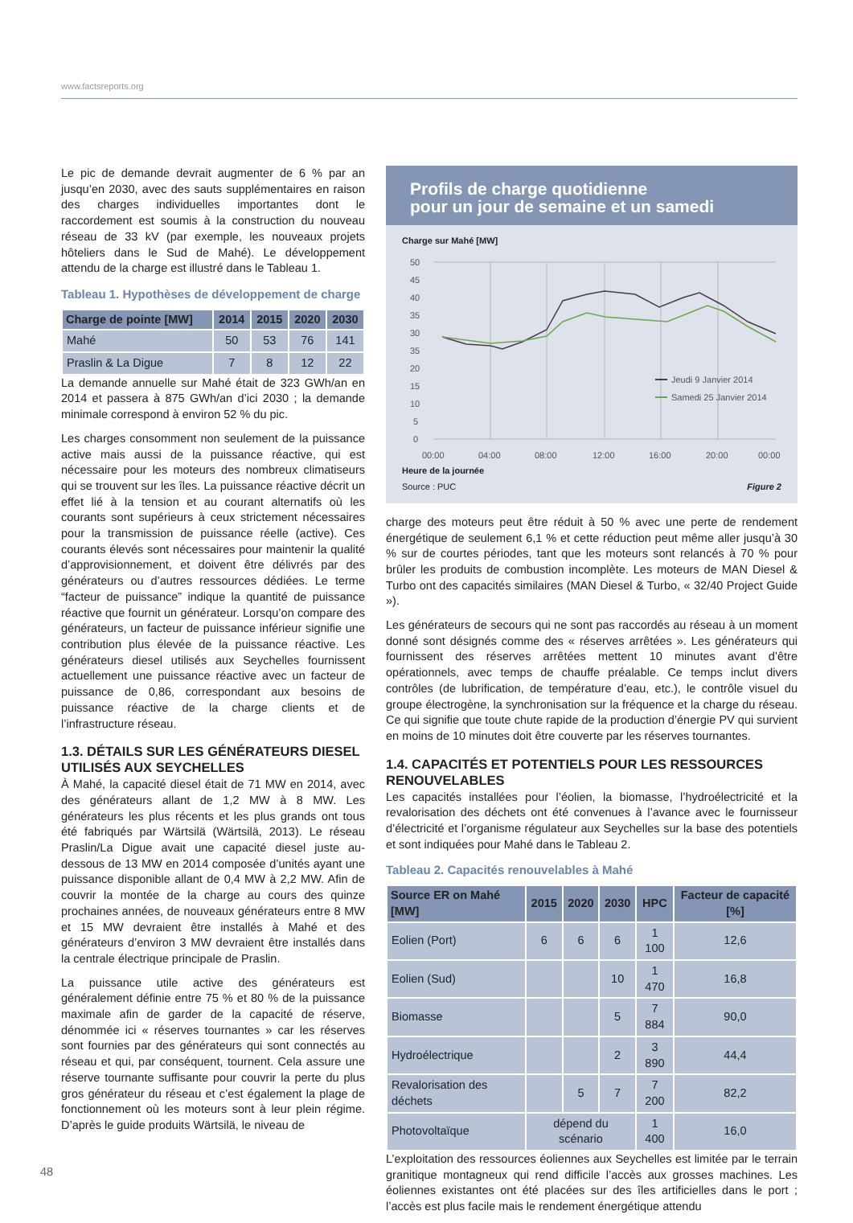www.factsreports.org
Le pic de demande devrait augmenter de 6 % par an jusqu’en 2030, avec des sauts supplémentaires en raison des charges individuelles importantes dont le raccordement est soumis à la construction du nouveau réseau de 33 kV (par exemple, les nouveaux projets hôteliers dans le Sud de Mahé). Le développement attendu de la charge est illustré dans le Tableau 1.
Tableau 1. Hypothèses de développement de charge
| Charge de pointe [MW] | 2014 | 2015 | 2020 | 2030 |
| --- | --- | --- | --- | --- |
| Mahé | 50 | 53 | 76 | 141 |
| Praslin & La Digue | 7 | 8 | 12 | 22 |
La demande annuelle sur Mahé était de 323 GWh/an en 2014 et passera à 875 GWh/an d’ici 2030 ; la demande minimale correspond à environ 52 % du pic.
Les charges consomment non seulement de la puissance active mais aussi de la puissance réactive, qui est nécessaire pour les moteurs des nombreux climatiseurs qui se trouvent sur les îles. La puissance réactive décrit un effet lié à la tension et au courant alternatifs où les courants sont supérieurs à ceux strictement nécessaires pour la transmission de puissance réelle (active). Ces courants élevés sont nécessaires pour maintenir la qualité d’approvisionnement, et doivent être délivrés par des générateurs ou d’autres ressources dédiées. Le terme “facteur de puissance” indique la quantité de puissance réactive que fournit un générateur. Lorsqu’on compare des générateurs, un facteur de puissance inférieur signifie une contribution plus élevée de la puissance réactive. Les générateurs diesel utilisés aux Seychelles fournissent actuellement une puissance réactive avec un facteur de puissance de 0,86, correspondant aux besoins de puissance réactive de la charge clients et de l’infrastructure réseau.
1.3. DÉTAILS SUR LES GÉNÉRATEURS DIESEL UTILISÉS AUX SEYCHELLES
À Mahé, la capacité diesel était de 71 MW en 2014, avec des générateurs allant de 1,2 MW à 8 MW. Les générateurs les plus récents et les plus grands ont tous été fabriqués par Wärtsilä (Wärtsilä, 2013). Le réseau Praslin/La Digue avait une capacité diesel juste au-dessous de 13 MW en 2014 composée d’unités ayant une puissance disponible allant de 0,4 MW à 2,2 MW. Afin de couvrir la montée de la charge au cours des quinze prochaines années, de nouveaux générateurs entre 8 MW et 15 MW devraient être installés à Mahé et des générateurs d’environ 3 MW devraient être installés dans la centrale électrique principale de Praslin.
La puissance utile active des générateurs est généralement définie entre 75 % et 80 % de la puissance maximale afin de garder de la capacité de réserve, dénommée ici « réserves tournantes » car les réserves sont fournies par des générateurs qui sont connectés au réseau et qui, par conséquent, tournent. Cela assure une réserve tournante suffisante pour couvrir la perte du plus gros générateur du réseau et c’est également la plage de fonctionnement où les moteurs sont à leur plein régime. D’après le guide produits Wärtsilä, le niveau de
Profils de charge quotidienne
pour un jour de semaine et un samedi
Charge sur Mahé [MW]
50
45
40
35
30
35
20
15
10
5
0
00:00
04:00
08:00
12:00
16:00
20:00
00:00
Jeudi 9 Janvier 2014
Samedi 25 Janvier 2014
Heure de la journée
Source : PUC Figure 2
charge des moteurs peut être réduit à 50 % avec une perte de rendement énergétique de seulement 6,1 % et cette réduction peut même aller jusqu’à 30 % sur de courtes périodes, tant que les moteurs sont relancés à 70 % pour brûler les produits de combustion incomplète. Les moteurs de MAN Diesel & Turbo ont des capacités similaires (MAN Diesel & Turbo, « 32/40 Project Guide »).
Les générateurs de secours qui ne sont pas raccordés au réseau à un moment donné sont désignés comme des « réserves arrêtées ». Les générateurs qui fournissent des réserves arrêtées mettent 10 minutes avant d’être opérationnels, avec temps de chauffe préalable. Ce temps inclut divers contrôles (de lubrification, de température d’eau, etc.), le contrôle visuel du groupe électrogène, la synchronisation sur la fréquence et la charge du réseau. Ce qui signifie que toute chute rapide de la production d’énergie PV qui survient en moins de 10 minutes doit être couverte par les réserves tournantes.
1.4. CAPACITÉS ET POTENTIELS POUR LES RESSOURCES RENOUVELABLES
Les capacités installées pour l’éolien, la biomasse, l’hydroélectricité et la revalorisation des déchets ont été convenues à l’avance avec le fournisseur d’électricité et l’organisme régulateur aux Seychelles sur la base des potentiels et sont indiquées pour Mahé dans le Tableau 2.
Tableau 2. Capacités renouvelables à Mahé
| Source ER on Mahé [MW] | 2015 | 2020 | 2030 | HPC | Facteur de capacité [%] |
| --- | --- | --- | --- | --- | --- |
| Eolien (Port) | 6 | 6 | 6 | 1 100 | 12,6 |
| Eolien (Sud) | | | 10 | 1 470 | 16,8 |
| Biomasse | | | 5 | 7 884 | 90,0 |
| Hydroélectrique | | | 2 | 3 890 | 44,4 |
| Revalorisation des déchets | | 5 | 7 | 7 200 | 82,2 |
| Photovoltaïque | dépend du scénario | | | 1 400 | 16,0 |
L’exploitation des ressources éoliennes aux Seychelles est limitée par le terrain granitique montagneux qui rend difficile l’accès aux grosses machines. Les éoliennes existantes ont été placées sur des îles artificielles dans le port ; l’accès est plus facile mais le rendement énergétique attendu
48